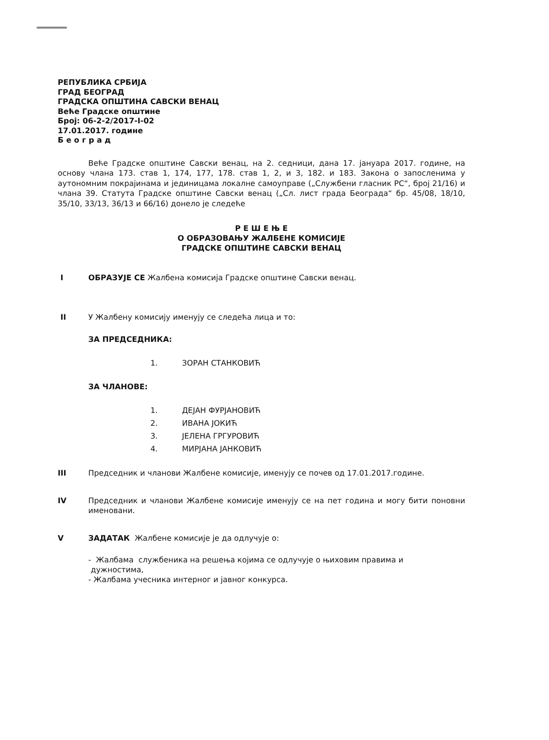РЕПУБЛИКА СРБИЈА
ГРАД БЕОГРАД
ГРАДСКА ОПШТИНА САВСКИ ВЕНАЦ
Веће Градске општине
Број: 06-2-2/2017-I-02
17.01.2017. године
Б е о г р а д
Веће Градске општине Савски венац, на 2. седници, дана 17. јануара 2017. године, на основу члана 173. став 1, 174, 177, 178. став 1, 2, и 3, 182. и 183. Закона о запосленима у аутономним покрајинама и јединицама локалне самоуправе („Службени гласник РС“, број 21/16) и члана 39. Статута Градске општине Савски венац („Сл. лист града Београда“ бр. 45/08, 18/10, 35/10, 33/13, 36/13 и 66/16) донело је следеће
Р Е Ш Е Њ Е
О ОБРАЗОВАЊУ ЖАЛБЕНЕ КОМИСИЈЕ
ГРАДСКЕ ОПШТИНЕ САВСКИ ВЕНАЦ
I ОБРАЗУЈЕ СЕ Жалбена комисија Градске општине Савски венац.
II У Жалбену комисију именују се следећа лица и то:
ЗА ПРЕДСЕДНИКА:
1. ЗОРАН СТАНКОВИЋ
ЗА ЧЛАНОВЕ:
1. ДЕЈАН ФУРЈАНОВИЋ
2. ИВАНА ЈОКИЋ
3. ЈЕЛЕНА ГРГУРОВИЋ
4. МИРЈАНА ЈАНКОВИЋ
III Председник и чланови Жалбене комисије, именују се почев од 17.01.2017.године.
IV Председник и чланови Жалбене комисије именују се на пет година и могу бити поновни именовани.
V ЗАДАТАК Жалбене комисије је да одлучује о:
- Жалбама службеника на решења којима се одлучује о њиховим правима и
дужностима,
- Жалбама учесника интерног и јавног конкурса.